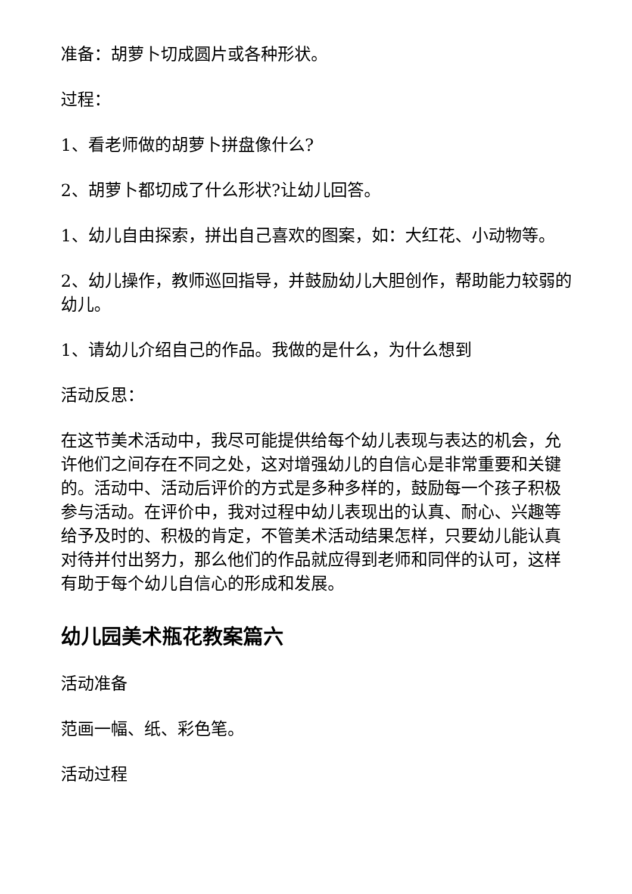准备：胡萝卜切成圆片或各种形状。
过程：
1、看老师做的胡萝卜拼盘像什么?
2、胡萝卜都切成了什么形状?让幼儿回答。
1、幼儿自由探索，拼出自己喜欢的图案，如：大红花、小动物等。
2、幼儿操作，教师巡回指导，并鼓励幼儿大胆创作，帮助能力较弱的幼儿。
1、请幼儿介绍自己的作品。我做的是什么，为什么想到
活动反思：
在这节美术活动中，我尽可能提供给每个幼儿表现与表达的机会，允许他们之间存在不同之处，这对增强幼儿的自信心是非常重要和关键的。活动中、活动后评价的方式是多种多样的，鼓励每一个孩子积极参与活动。在评价中，我对过程中幼儿表现出的认真、耐心、兴趣等给予及时的、积极的肯定，不管美术活动结果怎样，只要幼儿能认真对待并付出努力，那么他们的作品就应得到老师和同伴的认可，这样有助于每个幼儿自信心的形成和发展。
幼儿园美术瓶花教案篇六
活动准备
范画一幅、纸、彩色笔。
活动过程